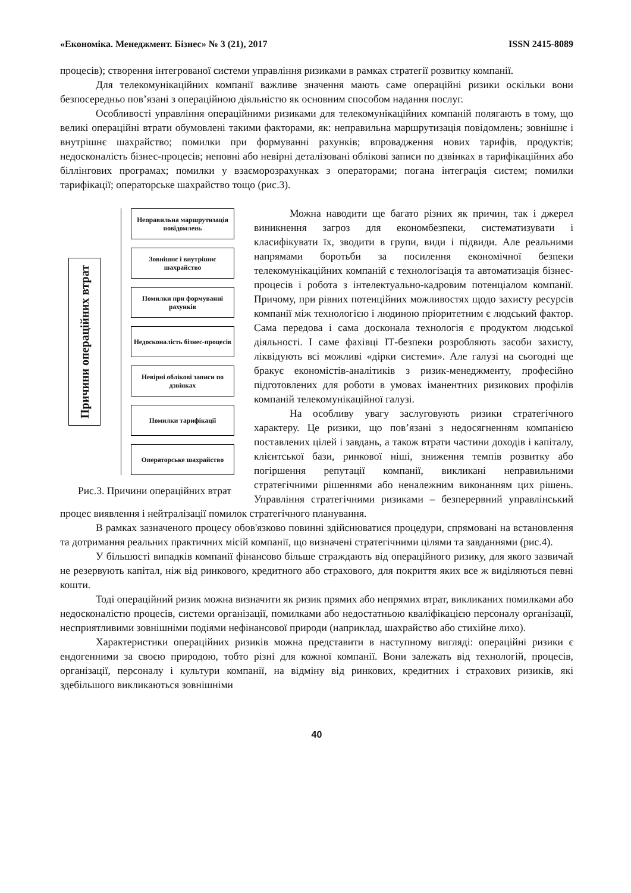«Економіка. Менеджмент. Бізнес» № 3 (21), 2017 ISSN 2415-8089
процесів); створення інтегрованої системи управління ризиками в рамках стратегії розвитку компанії.
Для телекомунікаційних компанії важливе значення мають саме операційні ризики оскільки вони безпосередньо пов’язані з операційною діяльністю як основним способом надання послуг.
Особливості управління операційними ризиками для телекомунікаційних компаній полягають в тому, що великі операційні втрати обумовлені такими факторами, як: неправильна маршрутизація повідомлень; зовнішнє і внутрішнє шахрайство; помилки при формуванні рахунків; впровадження нових тарифів, продуктів; недосконалість бізнес-процесів; неповні або невірні деталізовані облікові записи по дзвінках в тарифікаційних або біллінгових програмах; помилки у взаєморозрахунках з операторами; погана інтеграція систем; помилки тарифікації; операторське шахрайство тощо (рис.3).
Причини операційних втрат
Неправильна маршрутизація повідомлень
Зовнішнє і внутрішнє шахрайство
Помилки при формуванні рахунків
Недосконалість бізнес-процесів
Невірні облікові записи по дзвінках
Помилки тарифікації
Операторське шахрайство
Рис.3. Причини операційних втрат
Можна наводити ще багато різних як причин, так і джерел виникнення загроз для економбезпеки, систематизувати і класифікувати їх, зводити в групи, види і підвиди. Але реальними напрямами боротьби за посилення економічної безпеки телекомунікаційних компаній є технологізація та автоматизація бізнес-процесів і робота з інтелектуально-кадровим потенціалом компанії. Причому, при рівних потенційних можливостях щодо захисту ресурсів компанії між технологією і людиною пріоритетним є людський фактор. Сама передова і сама досконала технологія є продуктом людської діяльності. І саме фахівці ІТ-безпеки розробляють засоби захисту, ліквідують всі можливі «дірки системи». Але галузі на сьогодні ще бракує економістів-аналітиків з ризик-менеджменту, професійно підготовлених для роботи в умовах іманентних ризикових профілів компаній телекомунікаційної галузі.
На особливу увагу заслуговують ризики стратегічного характеру. Це ризики, що пов’язані з недосягненням компанією поставлених цілей і завдань, а також втрати частини доходів і капіталу, клієнтської бази, ринкової ніші, зниження темпів розвитку або погіршення репутації компанії, викликані неправильними стратегічними рішеннями або неналежним виконанням цих рішень. Управління стратегічними ризиками – безперервний управлінський процес виявлення і нейтралізації помилок стратегічного планування.
В рамках зазначеного процесу обов'язково повинні здійснюватися процедури, спрямовані на встановлення та дотримання реальних практичних місій компанії, що визначені стратегічними цілями та завданнями (рис.4).
У більшості випадків компанії фінансово більше страждають від операційного ризику, для якого зазвичай не резервують капітал, ніж від ринкового, кредитного або страхового, для покриття яких все ж виділяються певні кошти.
Тоді операційний ризик можна визначити як ризик прямих або непрямих втрат, викликаних помилками або недосконалістю процесів, системи організації, помилками або недостатньою кваліфікацією персоналу організації, несприятливими зовнішніми подіями нефінансової природи (наприклад, шахрайство або стихійне лихо).
Характеристики операційних ризиків можна представити в наступному вигляді: операційні ризики є ендогенними за своєю природою, тобто різні для кожної компанії. Вони залежать від технологій, процесів, організації, персоналу і культури компанії, на відміну від ринкових, кредитних і страхових ризиків, які здебільшого викликаються зовнішніми
40